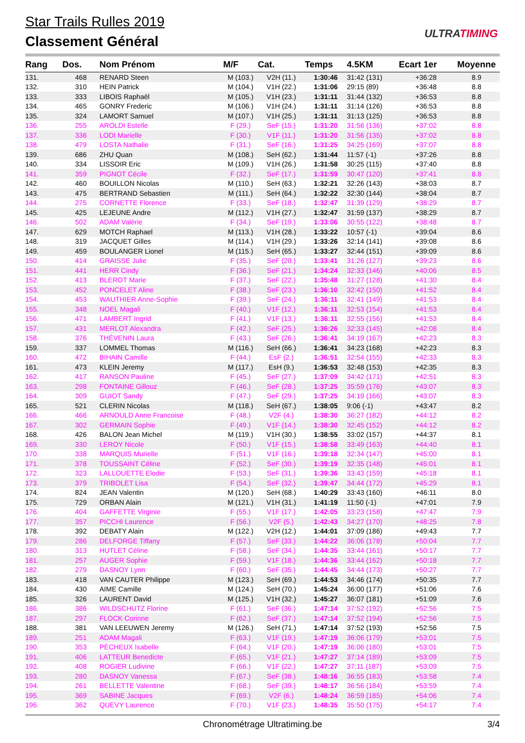Star Trails Rulles 2019
Classement Général ULTRATIMING
| Rang | Dos. | Nom Prénom | M/F | Cat. | Temps | 4.5KM | Ecart 1er | Moyenne |
| --- | --- | --- | --- | --- | --- | --- | --- | --- |
| 131. | 468 | RENARD Steen | M (103.) | V2H (11.) | 1:30:46 | 31:42 (131) | +36:28 | 8.9 |
| 132. | 310 | HEIN Patrick | M (104.) | V1H (22.) | 1:31:06 | 29:15 (89) | +36:48 | 8.8 |
| 133. | 333 | LIBOIS Raphaël | M (105.) | V1H (23.) | 1:31:11 | 31:44 (132) | +36:53 | 8.8 |
| 134. | 465 | GONRY Frederic | M (106.) | V1H (24.) | 1:31:11 | 31:14 (126) | +36:53 | 8.8 |
| 135. | 324 | LAMORT Samuel | M (107.) | V1H (25.) | 1:31:11 | 31:13 (125) | +36:53 | 8.8 |
| 136. | 255 | AROLDI Estelle | F (29.) | SeF (15.) | 1:31:20 | 31:56 (136) | +37:02 | 8.8 |
| 137. | 336 | LODI Marielle | F (30.) | V1F (11.) | 1:31:20 | 31:56 (135) | +37:02 | 8.8 |
| 138. | 479 | LOSTA Nathalie | F (31.) | SeF (16.) | 1:31:25 | 34:25 (169) | +37:07 | 8.8 |
| 139. | 686 | ZHU Quan | M (108.) | SeH (62.) | 1:31:44 | 11:57 (-1) | +37:26 | 8.8 |
| 140. | 334 | LISSOIR Eric | M (109.) | V1H (26.) | 1:31:58 | 30:25 (115) | +37:40 | 8.8 |
| 141. | 359 | PIGNOT Cécile | F (32.) | SeF (17.) | 1:31:59 | 30:47 (120) | +37:41 | 8.8 |
| 142. | 460 | BOUILLON Nicolas | M (110.) | SeH (63.) | 1:32:21 | 32:26 (143) | +38:03 | 8.7 |
| 143. | 475 | BERTRAND Sebastien | M (111.) | SeH (64.) | 1:32:22 | 32:30 (144) | +38:04 | 8.7 |
| 144. | 275 | CORNETTE Florence | F (33.) | SeF (18.) | 1:32:47 | 31:39 (129) | +38:29 | 8.7 |
| 145. | 425 | LEJEUNE Andre | M (112.) | V1H (27.) | 1:32:47 | 31:59 (137) | +38:29 | 8.7 |
| 146. | 502 | ADAM Valérie | F (34.) | SeF (19.) | 1:33:06 | 30:55 (122) | +38:48 | 8.7 |
| 147. | 629 | MOTCH Raphael | M (113.) | V1H (28.) | 1:33:22 | 10:57 (-1) | +39:04 | 8.6 |
| 148. | 319 | JACQUET Gilles | M (114.) | V1H (29.) | 1:33:26 | 32:14 (141) | +39:08 | 8.6 |
| 149. | 459 | BOULANGER Lionel | M (115.) | SeH (65.) | 1:33:27 | 32:44 (151) | +39:09 | 8.6 |
| 150. | 414 | GRAISSE Julie | F (35.) | SeF (20.) | 1:33:41 | 31:26 (127) | +39:23 | 8.6 |
| 151. | 441 | HERR Cindy | F (36.) | SeF (21.) | 1:34:24 | 32:33 (146) | +40:06 | 8.5 |
| 152. | 413 | BLEROT Marie | F (37.) | SeF (22.) | 1:35:48 | 31:27 (128) | +41:30 | 8.4 |
| 153. | 452 | PONCELET Aline | F (38.) | SeF (23.) | 1:36:10 | 32:42 (150) | +41:52 | 8.4 |
| 154. | 453 | WAUTHIER Anne-Sophie | F (39.) | SeF (24.) | 1:36:11 | 32:41 (149) | +41:53 | 8.4 |
| 155. | 348 | NOEL Magali | F (40.) | V1F (12.) | 1:36:11 | 32:53 (154) | +41:53 | 8.4 |
| 156. | 471 | LAMBERT Ingrid | F (41.) | V1F (13.) | 1:36:11 | 32:55 (156) | +41:53 | 8.4 |
| 157. | 431 | MERLOT Alexandra | F (42.) | SeF (25.) | 1:36:26 | 32:33 (145) | +42:08 | 8.4 |
| 158. | 376 | THÉVENIN Laura | F (43.) | SeF (26.) | 1:36:41 | 34:19 (167) | +42:23 | 8.3 |
| 159. | 337 | LOMMEL Thomas | M (116.) | SeH (66.) | 1:36:41 | 34:23 (168) | +42:23 | 8.3 |
| 160. | 472 | BIHAIN Camille | F (44.) | EsF (2.) | 1:36:51 | 32:54 (155) | +42:33 | 8.3 |
| 161. | 473 | KLEIN Jeremy | M (117.) | EsH (9.) | 1:36:53 | 32:48 (153) | +42:35 | 8.3 |
| 162. | 417 | RANSON Pauline | F (45.) | SeF (27.) | 1:37:09 | 34:42 (171) | +42:51 | 8.3 |
| 163. | 298 | FONTAINE Gillouz | F (46.) | SeF (28.) | 1:37:25 | 35:59 (176) | +43:07 | 8.3 |
| 164. | 309 | GUIOT Sandy | F (47.) | SeF (29.) | 1:37:25 | 34:19 (166) | +43:07 | 8.3 |
| 165. | 521 | CLERIN Nicolas | M (118.) | SeH (67.) | 1:38:05 | 9:06 (-1) | +43:47 | 8.2 |
| 166. | 466 | ARNOULD Anne Francoise | F (48.) | V2F (4.) | 1:38:30 | 36:27 (182) | +44:12 | 8.2 |
| 167. | 302 | GERMAIN Sophie | F (49.) | V1F (14.) | 1:38:30 | 32:45 (152) | +44:12 | 8.2 |
| 168. | 426 | BALON Jean Michel | M (119.) | V1H (30.) | 1:38:55 | 33:02 (157) | +44:37 | 8.1 |
| 169. | 330 | LEROY Nicole | F (50.) | V1F (15.) | 1:38:58 | 33:49 (163) | +44:40 | 8.1 |
| 170. | 338 | MARQUIS Murielle | F (51.) | V1F (16.) | 1:39:18 | 32:34 (147) | +45:00 | 8.1 |
| 171. | 378 | TOUSSAINT Céline | F (52.) | SeF (30.) | 1:39:19 | 32:35 (148) | +45:01 | 8.1 |
| 172. | 323 | LALLOUETTE Elodie | F (53.) | SeF (31.) | 1:39:36 | 33:43 (159) | +45:18 | 8.1 |
| 173. | 379 | TRIBOLET Lisa | F (54.) | SeF (32.) | 1:39:47 | 34:44 (172) | +45:29 | 8.1 |
| 174. | 824 | JEAN Valentin | M (120.) | SeH (68.) | 1:40:29 | 33:43 (160) | +46:11 | 8.0 |
| 175. | 729 | ORBAN Alain | M (121.) | V1H (31.) | 1:41:19 | 11:50 (-1) | +47:01 | 7.9 |
| 176. | 404 | GAFFETTE Virginie | F (55.) | V1F (17.) | 1:42:05 | 33:23 (158) | +47:47 | 7.9 |
| 177. | 357 | PICCHI Laurence | F (56.) | V2F (5.) | 1:42:43 | 34:27 (170) | +48:25 | 7.8 |
| 178. | 392 | DEBATY Alain | M (122.) | V2H (12.) | 1:44:01 | 37:09 (186) | +49:43 | 7.7 |
| 179. | 286 | DELFORGE Tiffany | F (57.) | SeF (33.) | 1:44:22 | 36:06 (178) | +50:04 | 7.7 |
| 180. | 313 | HUTLET Céline | F (58.) | SeF (34.) | 1:44:35 | 33:44 (161) | +50:17 | 7.7 |
| 181. | 257 | AUGER Sophie | F (59.) | V1F (18.) | 1:44:36 | 33:44 (162) | +50:18 | 7.7 |
| 182. | 279 | DASNOY Lynn | F (60.) | SeF (35.) | 1:44:45 | 34:44 (173) | +50:27 | 7.7 |
| 183. | 418 | VAN CAUTER Philippe | M (123.) | SeH (69.) | 1:44:53 | 34:46 (174) | +50:35 | 7.7 |
| 184. | 430 | AIME Camille | M (124.) | SeH (70.) | 1:45:24 | 36:00 (177) | +51:06 | 7.6 |
| 185. | 326 | LAURENT David | M (125.) | V1H (32.) | 1:45:27 | 36:07 (181) | +51:09 | 7.6 |
| 186. | 386 | WILDSCHUTZ Florine | F (61.) | SeF (36.) | 1:47:14 | 37:52 (192) | +52:56 | 7.5 |
| 187. | 297 | FLOCK Corinne | F (62.) | SeF (37.) | 1:47:14 | 37:52 (194) | +52:56 | 7.5 |
| 188. | 381 | VAN LEEUWEN Jeremy | M (126.) | SeH (71.) | 1:47:14 | 37:52 (193) | +52:56 | 7.5 |
| 189. | 251 | ADAM Magali | F (63.) | V1F (19.) | 1:47:19 | 36:06 (179) | +53:01 | 7.5 |
| 190. | 353 | PÉCHEUX Isabelle | F (64.) | V1F (20.) | 1:47:19 | 36:06 (180) | +53:01 | 7.5 |
| 191. | 406 | LATTEUR Benedicte | F (65.) | V1F (21.) | 1:47:27 | 37:14 (189) | +53:09 | 7.5 |
| 192. | 408 | ROGIER Ludivine | F (66.) | V1F (22.) | 1:47:27 | 37:11 (187) | +53:09 | 7.5 |
| 193. | 280 | DASNOY Vanessa | F (67.) | SeF (38.) | 1:48:16 | 36:55 (183) | +53:58 | 7.4 |
| 194. | 261 | BELLETTE Valentine | F (68.) | SeF (39.) | 1:48:17 | 36:56 (184) | +53:59 | 7.4 |
| 195. | 369 | SABINE Jacques | F (69.) | V2F (6.) | 1:48:24 | 36:59 (185) | +54:06 | 7.4 |
| 196. | 362 | QUEVY Laurence | F (70.) | V1F (23.) | 1:48:35 | 35:50 (175) | +54:17 | 7.4 |
Chronométrage Ultratiming.be 3/4